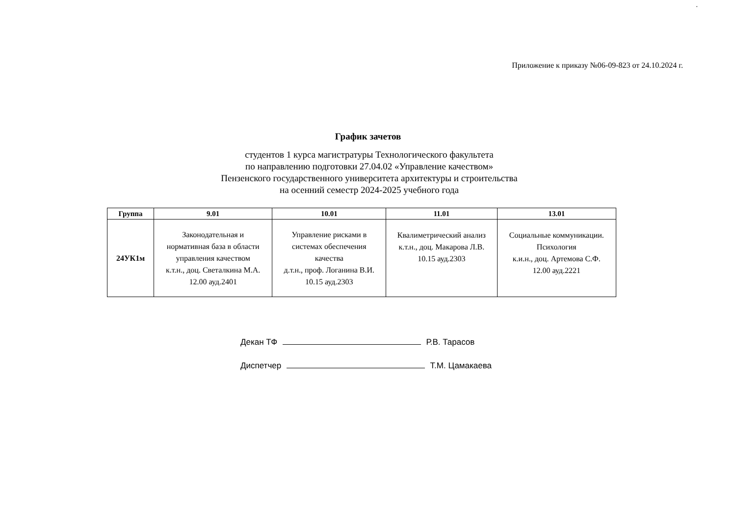.
Приложение к приказу №06-09-823 от 24.10.2024 г.
График зачетов
студентов 1 курса магистратуры Технологического факультета
по направлению подготовки 27.04.02 «Управление качеством»
Пензенского государственного университета архитектуры и строительства
на осенний семестр 2024-2025 учебного года
| Группа | 9.01 | 10.01 | 11.01 | 13.01 |
| --- | --- | --- | --- | --- |
| 24УК1м | Законодательная и нормативная база в области управления качеством к.т.н., доц. Светалкина М.А. 12.00 ауд.2401 | Управление рисками в системах обеспечения качества д.т.н., проф. Логанина В.И. 10.15 ауд.2303 | Квалиметрический анализ к.т.н., доц. Макарова Л.В. 10.15 ауд.2303 | Социальные коммуникации. Психология к.и.н., доц. Артемова С.Ф. 12.00 ауд.2221 |
Декан ТФ Р.В. Тарасов
Диспетчер Т.М. Цамакаева